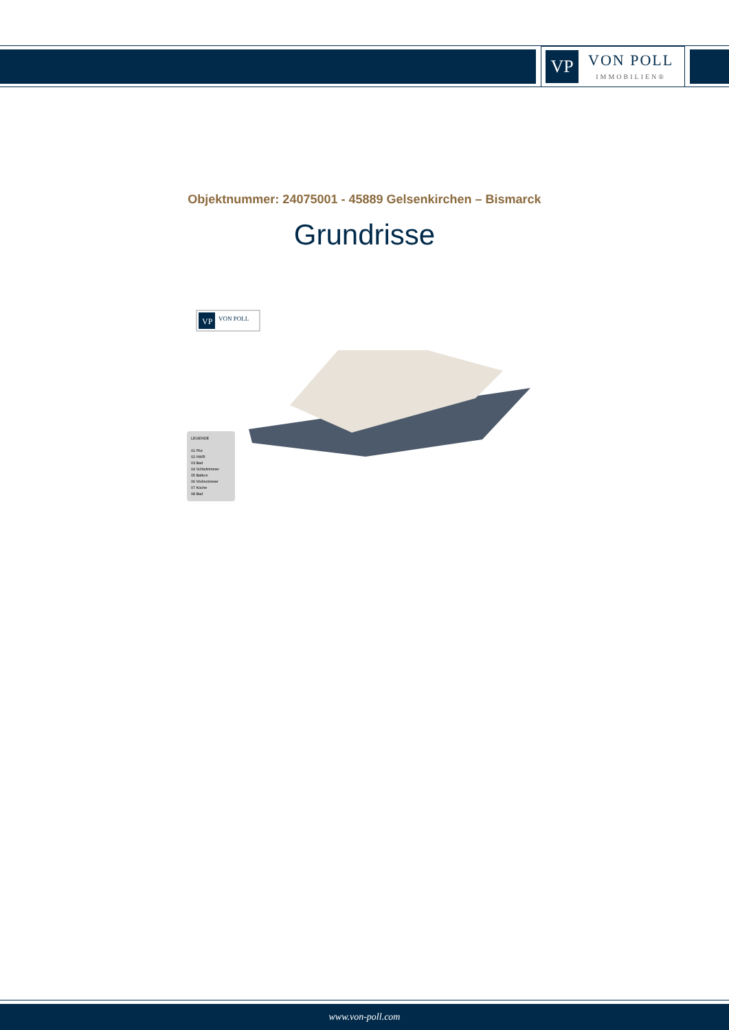VP
VON POLL
IMMOBILIEN®
Objektnummer: 24075001 - 45889 Gelsenkirchen – Bismarck
Grundrisse
VP
VON POLL
LEGENDE
01 Flur
02 HWR
03 Bad
04 Schlafzimmer
05 Balkon
06 Wohnzimmer
07 Küche
08 Bad
www.von-poll.com